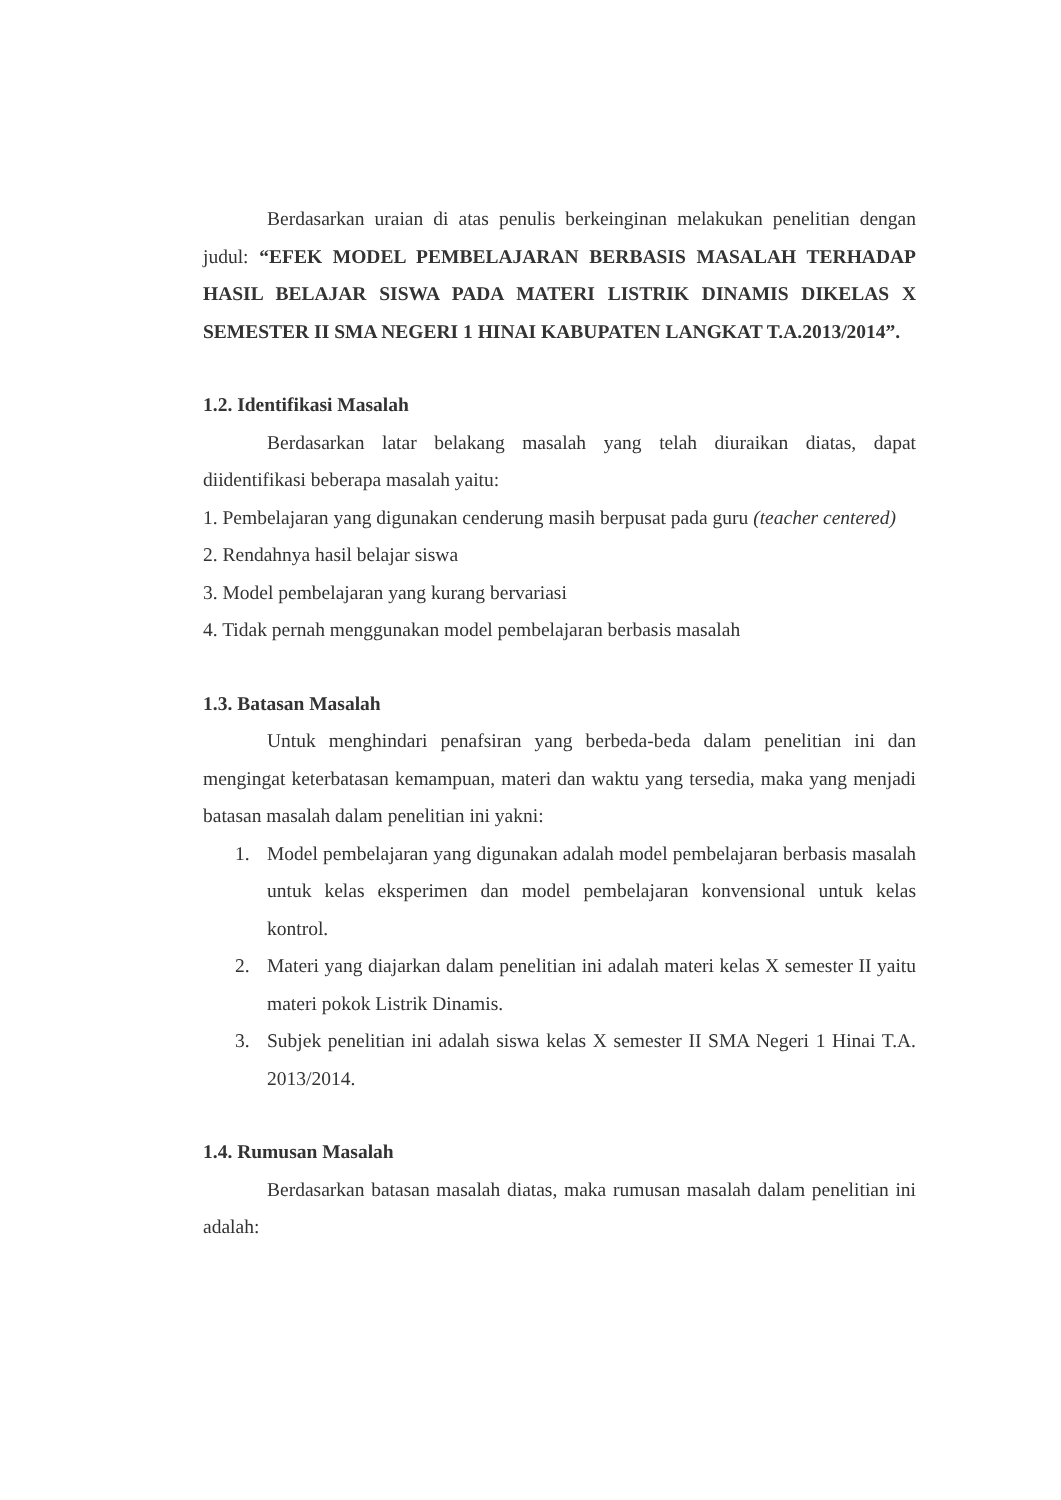Berdasarkan uraian di atas penulis berkeinginan melakukan penelitian dengan judul: “EFEK MODEL PEMBELAJARAN BERBASIS MASALAH TERHADAP HASIL BELAJAR SISWA PADA MATERI LISTRIK DINAMIS DIKELAS X SEMESTER II SMA NEGERI 1 HINAI KABUPATEN LANGKAT T.A.2013/2014”.
1.2. Identifikasi Masalah
Berdasarkan latar belakang masalah yang telah diuraikan diatas, dapat diidentifikasi beberapa masalah yaitu:
1. Pembelajaran yang digunakan cenderung masih berpusat pada guru (teacher centered)
2. Rendahnya hasil belajar siswa
3. Model pembelajaran yang kurang bervariasi
4. Tidak pernah menggunakan model pembelajaran berbasis masalah
1.3. Batasan Masalah
Untuk menghindari penafsiran yang berbeda-beda dalam penelitian ini dan mengingat keterbatasan kemampuan, materi dan waktu yang tersedia, maka yang menjadi batasan masalah dalam penelitian ini yakni:
1. Model pembelajaran yang digunakan adalah model pembelajaran berbasis masalah untuk kelas eksperimen dan model pembelajaran konvensional untuk kelas kontrol.
2. Materi yang diajarkan dalam penelitian ini adalah materi kelas X semester II yaitu materi pokok Listrik Dinamis.
3. Subjek penelitian ini adalah siswa kelas X semester II SMA Negeri 1 Hinai T.A. 2013/2014.
1.4. Rumusan Masalah
Berdasarkan batasan masalah diatas, maka rumusan masalah dalam penelitian ini adalah: